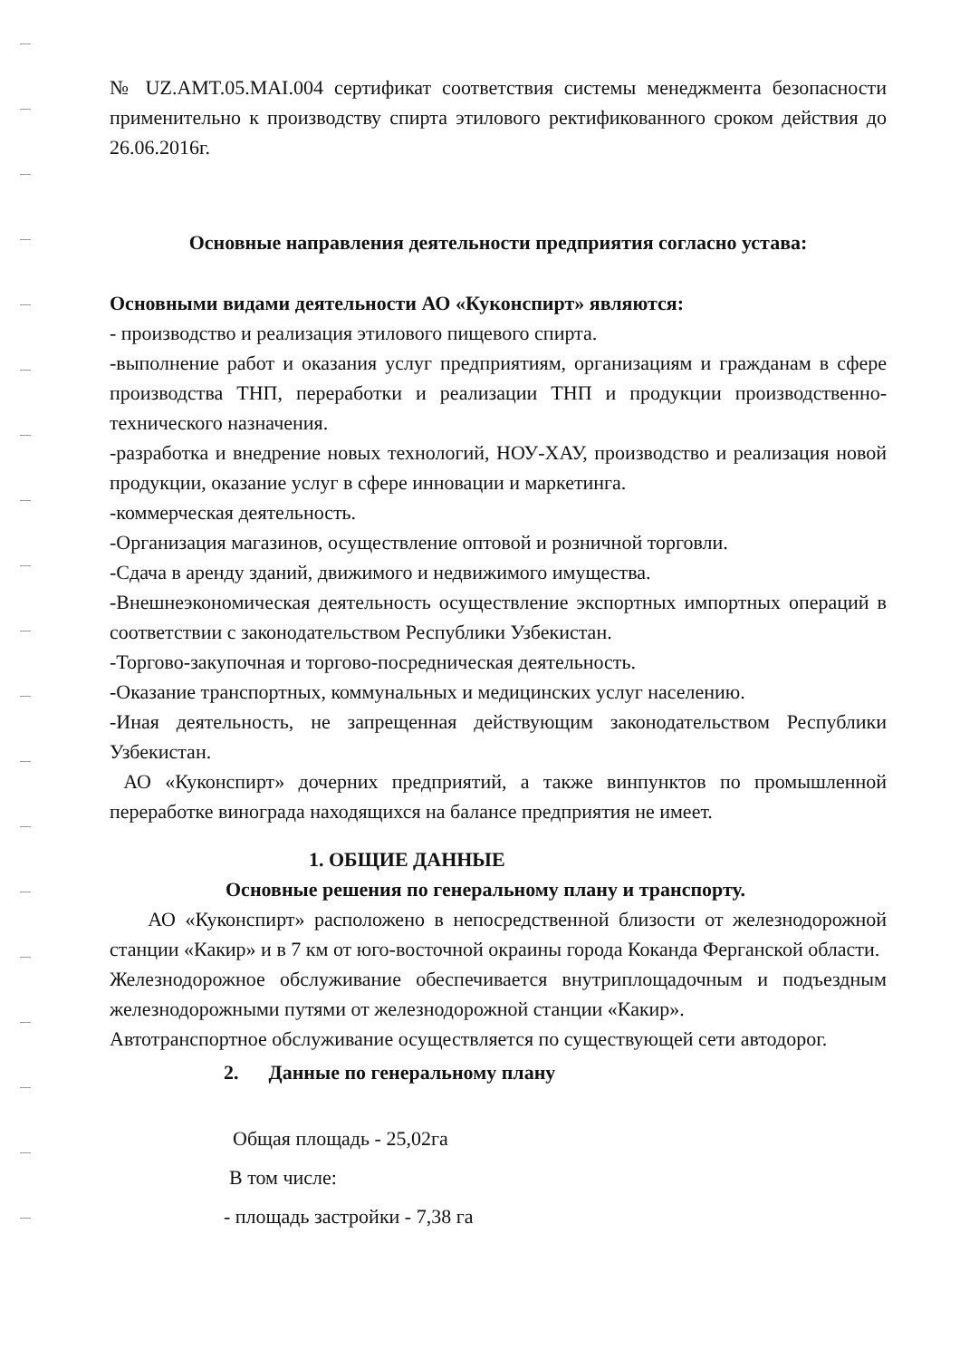№ UZ.AMT.05.MAI.004 сертификат соответствия системы менеджмента безопасности применительно к производству спирта этилового ректификованного сроком действия до 26.06.2016г.
Основные направления деятельности предприятия согласно устава:
Основными видами деятельности АО «Куконспирт» являются:
- производство и реализация этилового пищевого спирта.
-выполнение работ и оказания услуг предприятиям, организациям и гражданам в сфере производства ТНП, переработки и реализации ТНП и продукции производственно-технического назначения.
-разработка и внедрение новых технологий, НОУ-ХАУ, производство и реализация новой продукции, оказание услуг в сфере инновации и маркетинга.
-коммерческая деятельность.
-Организация магазинов, осуществление оптовой и розничной торговли.
-Сдача в аренду зданий, движимого и недвижимого имущества.
-Внешнеэкономическая деятельность осуществление экспортных импортных операций в соответствии с законодательством Республики Узбекистан.
-Торгово-закупочная и торгово-посредническая деятельность.
-Оказание транспортных, коммунальных и медицинских услуг населению.
-Иная деятельность, не запрещенная действующим законодательством Республики Узбекистан.
АО «Куконспирт» дочерних предприятий, а также винпунктов по промышленной переработке винограда находящихся на балансе предприятия не имеет.
1. ОБЩИЕ ДАННЫЕ
Основные решения по генеральному плану и транспорту.
АО «Куконспирт» расположено в непосредственной близости от железнодорожной станции «Какир» и в 7 км от юго-восточной окраины города Коканда Ферганской области.
Железнодорожное обслуживание обеспечивается внутриплощадочным и подъездным железнодорожными путями от железнодорожной станции «Какир».
Автотранспортное обслуживание осуществляется по существующей сети автодорог.
2. Данные по генеральному плану
Общая площадь - 25,02га
В том числе:
- площадь застройки - 7,38 га